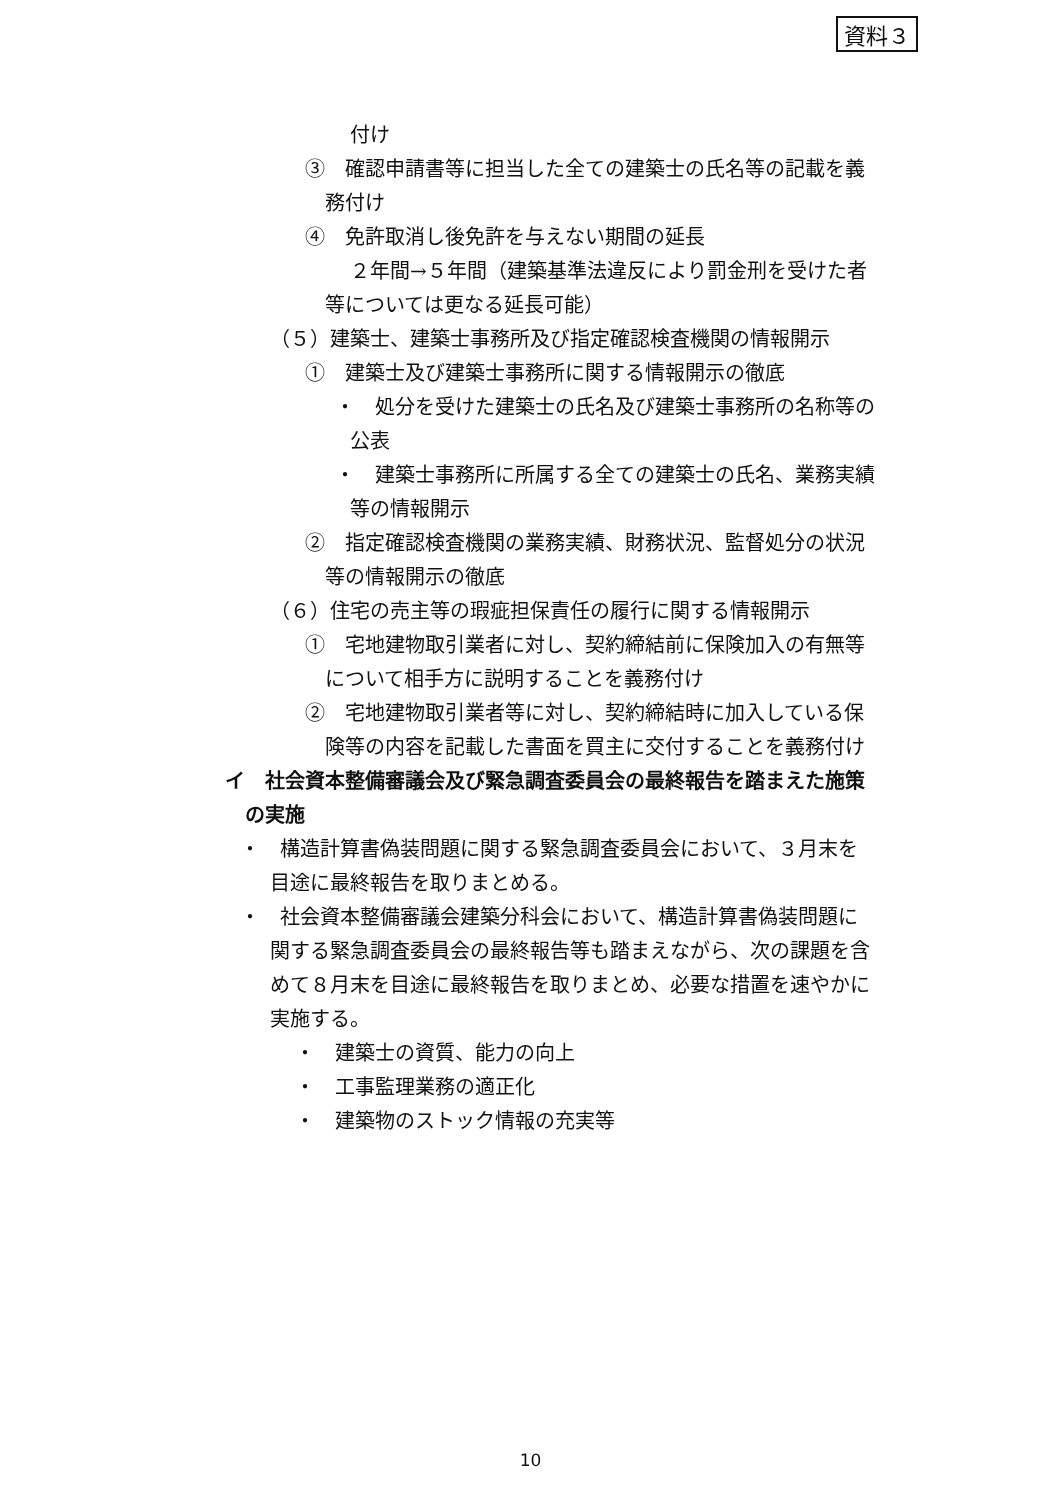資料３
付け
③　確認申請書等に担当した全ての建築士の氏名等の記載を義
務付け
④　免許取消し後免許を与えない期間の延長
２年間→５年間（建築基準法違反により罰金刑を受けた者
等については更なる延長可能）
（５）建築士、建築士事務所及び指定確認検査機関の情報開示
①　建築士及び建築士事務所に関する情報開示の徹底
・　処分を受けた建築士の氏名及び建築士事務所の名称等の
公表
・　建築士事務所に所属する全ての建築士の氏名、業務実績
等の情報開示
②　指定確認検査機関の業務実績、財務状況、監督処分の状況
等の情報開示の徹底
（６）住宅の売主等の瑕疵担保責任の履行に関する情報開示
①　宅地建物取引業者に対し、契約締結前に保険加入の有無等
について相手方に説明することを義務付け
②　宅地建物取引業者等に対し、契約締結時に加入している保
険等の内容を記載した書面を買主に交付することを義務付け
イ　社会資本整備審議会及び緊急調査委員会の最終報告を踏まえた施策
の実施
・　構造計算書偽装問題に関する緊急調査委員会において、３月末を
目途に最終報告を取りまとめる。
・　社会資本整備審議会建築分科会において、構造計算書偽装問題に
関する緊急調査委員会の最終報告等も踏まえながら、次の課題を含
めて８月末を目途に最終報告を取りまとめ、必要な措置を速やかに
実施する。
・　建築士の資質、能力の向上
・　工事監理業務の適正化
・　建築物のストック情報の充実等
10